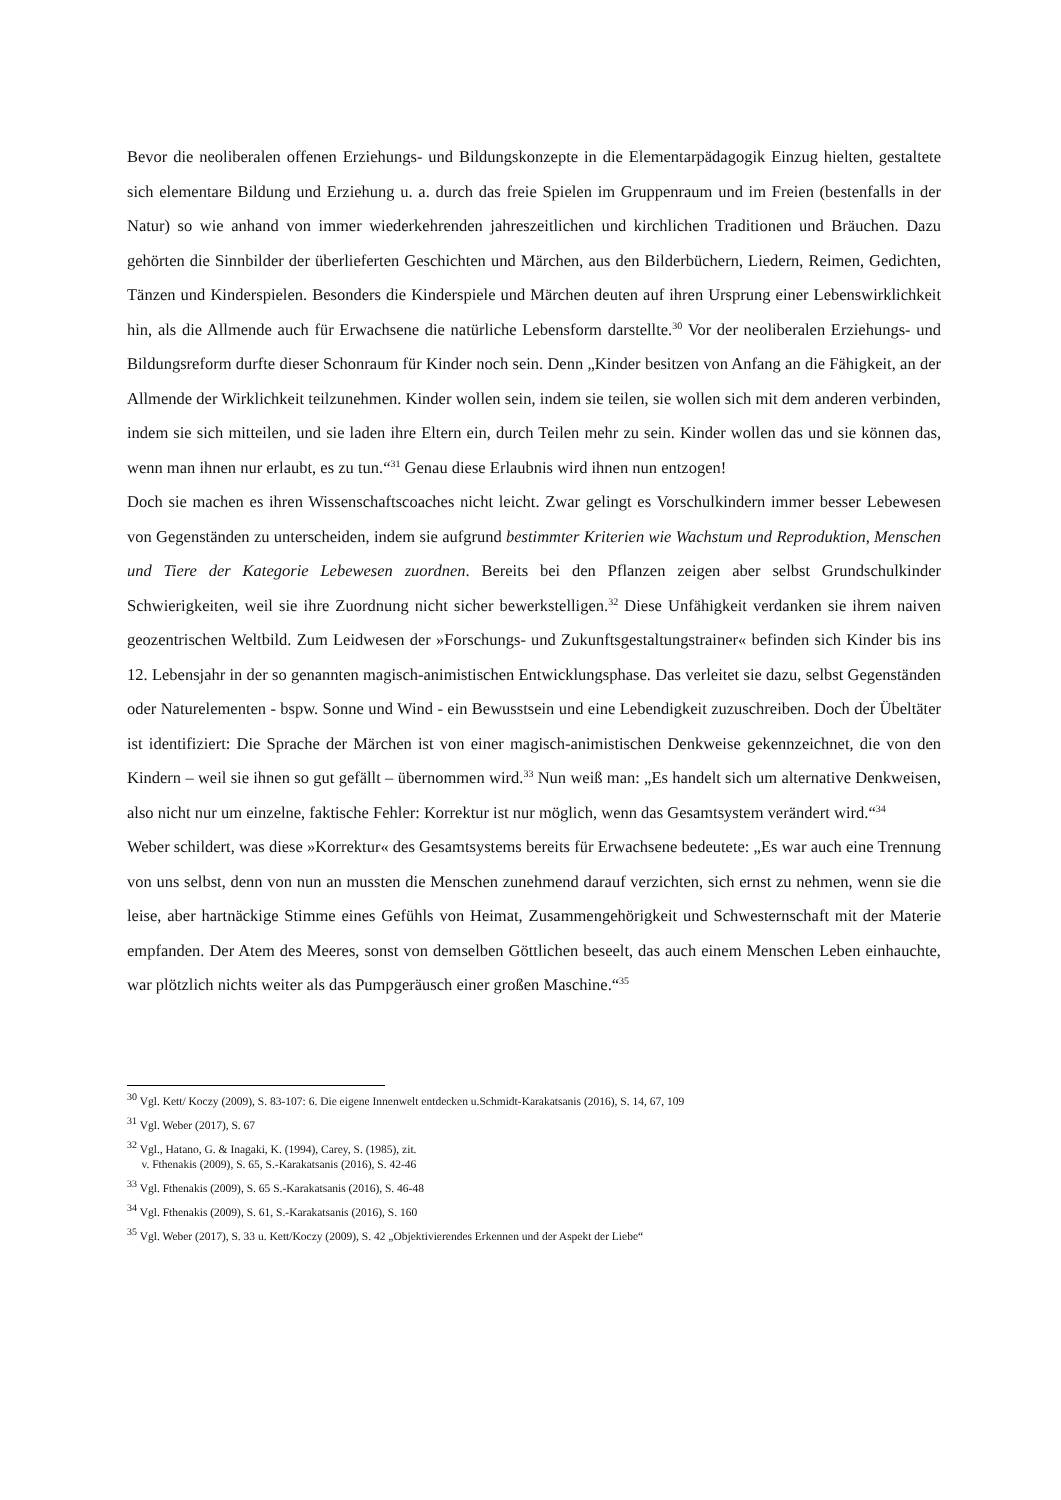Bevor die neoliberalen offenen Erziehungs- und Bildungskonzepte in die Elementarpädagogik Einzug hielten, gestaltete sich elementare Bildung und Erziehung u. a. durch das freie Spielen im Gruppen­raum und im Freien (bestenfalls in der Natur) so wie anhand von immer wiederkehrenden jahreszeit­lichen und kirchlichen Traditionen und Bräuchen. Dazu gehörten die Sinnbilder der überlieferten Geschichten und Märchen, aus den Bilderbüchern, Liedern, Reimen, Gedichten, Tänzen und Kinder­spielen. Besonders die Kinderspiele und Märchen deuten auf ihren Ursprung einer Lebenswirklichkeit hin, als die Allmende auch für Erwachsene die natürliche Lebensform darstellte.<sup>30</sup> Vor der neolibe­ralen Erziehungs- und Bildungsreform durfte dieser Schonraum für Kinder noch sein. Denn „Kinder besitzen von Anfang an die Fähigkeit, an der Allmende der Wirklichkeit teilzunehmen. Kinder wollen sein, indem sie teilen, sie wollen sich mit dem anderen verbinden, indem sie sich mitteilen, und sie laden ihre Eltern ein, durch Teilen mehr zu sein. Kinder wollen das und sie können das, wenn man ihnen nur erlaubt, es zu tun.“<sup>31</sup> Genau diese Erlaubnis wird ihnen nun entzogen!
Doch sie machen es ihren Wissenschaftscoaches nicht leicht. Zwar gelingt es Vorschulkindern immer besser Lebewesen von Gegenständen zu unterscheiden, indem sie aufgrund bestimmter Kriterien wie Wachstum und Reproduktion, Menschen und Tiere der Kategorie Lebewesen zuordnen. Bereits bei den Pflanzen zeigen aber selbst Grundschulkinder Schwierigkeiten, weil sie ihre Zuordnung nicht sicher bewerkstelligen.<sup>32</sup> Diese Unfähigkeit verdanken sie ihrem naiven geozentrischen Weltbild. Zum Leidwesen der »Forschungs- und Zukunftsgestaltungstrainer« befinden sich Kinder bis ins 12. Lebens­jahr in der so genannten magisch-animistischen Entwicklungsphase. Das verleitet sie dazu, selbst Gegenständen oder Naturelementen - bspw. Sonne und Wind - ein Bewusstsein und eine Lebendigkeit zuzuschreiben. Doch der Übeltäter ist identifiziert: Die Sprache der Märchen ist von einer magisch-animistischen Denkweise gekennzeichnet, die von den Kindern – weil sie ihnen so gut gefällt – übernommen wird.<sup>33</sup> Nun weiß man: „Es handelt sich um alternative Denkweisen, also nicht nur um einzelne, faktische Fehler: Korrektur ist nur möglich, wenn das Gesamtsystem verändert wird.“<sup>34</sup>
Weber schildert, was diese »Korrektur« des Gesamtsystems bereits für Erwachsene bedeutete: „Es war auch eine Trennung von uns selbst, denn von nun an mussten die Menschen zunehmend darauf verzichten, sich ernst zu nehmen, wenn sie die leise, aber hartnäckige Stimme eines Gefühls von Heimat, Zusammengehörigkeit und Schwesternschaft mit der Materie empfanden. Der Atem des Meeres, sonst von demselben Göttlichen beseelt, das auch einem Menschen Leben einhauchte, war plötzlich nichts weiter als das Pumpgeräusch einer großen Maschine.“<sup>35</sup>
<sup>30</sup> Vgl. Kett/ Koczy (2009), S. 83-107: 6. Die eigene Innenwelt entdecken u.Schmidt-Karakatsanis (2016), S. 14, 67, 109
<sup>31</sup> Vgl. Weber (2017), S. 67
<sup>32</sup> Vgl., Hatano, G. & Inagaki, K. (1994), Carey, S. (1985), zit.
v. Fthenakis (2009), S. 65, S.-Karakatsanis (2016), S. 42-46
<sup>33</sup> Vgl. Fthenakis (2009), S. 65 S.-Karakatsanis (2016), S. 46-48
<sup>34</sup> Vgl. Fthenakis (2009), S. 61, S.-Karakatsanis (2016), S. 160
<sup>35</sup> Vgl. Weber (2017), S. 33 u. Kett/Koczy (2009), S. 42 „Objektivierendes Erkennen und der Aspekt der Liebe“